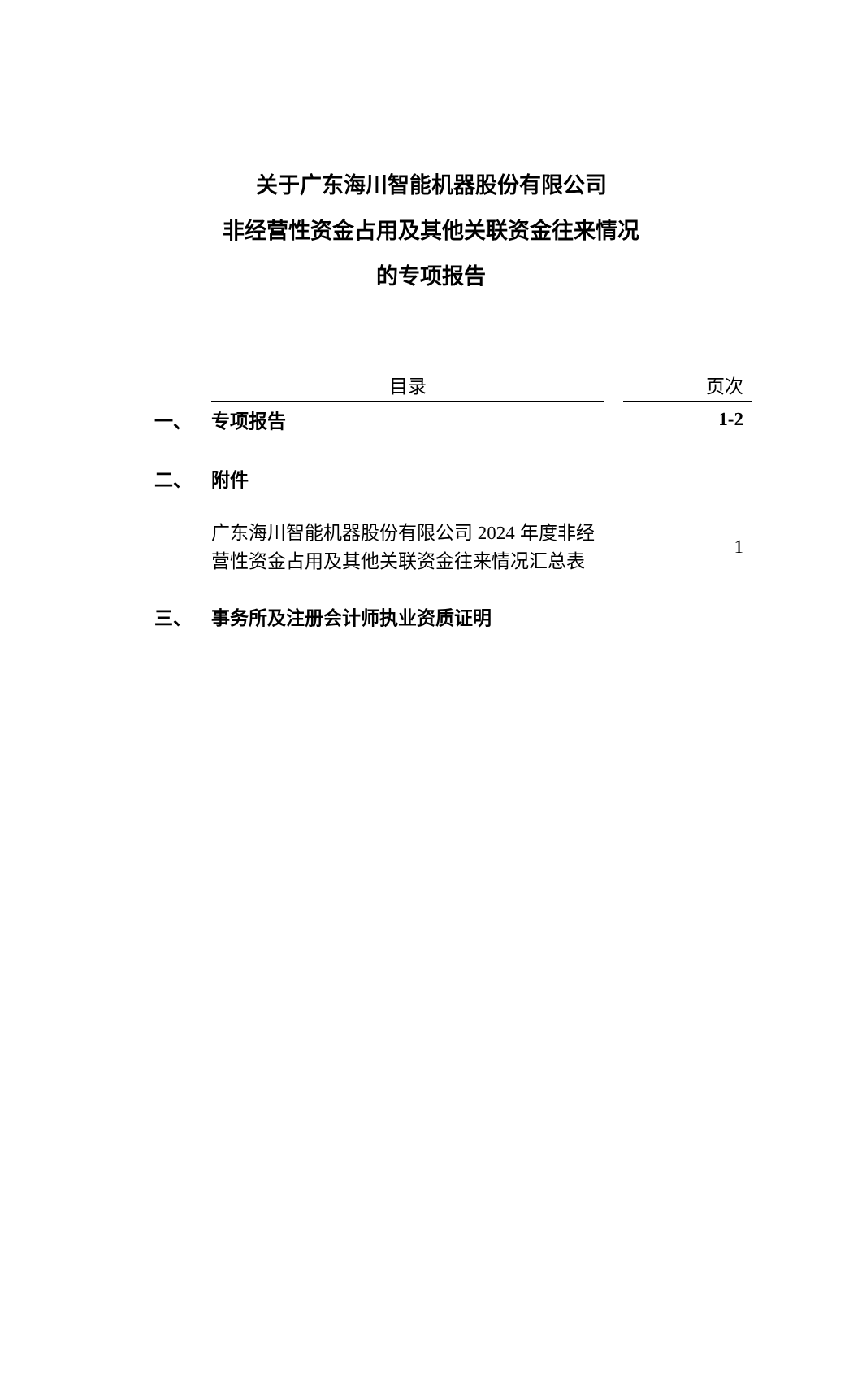关于广东海川智能机器股份有限公司
非经营性资金占用及其他关联资金往来情况
的专项报告
| | 目录 | | 页次 |
| --- | --- | --- | --- |
| 一、 | 专项报告 | | 1-2 |
| 二、 | 附件 | | |
| | 广东海川智能机器股份有限公司 2024 年度非经营性资金占用及其他关联资金往来情况汇总表 | | 1 |
| 三、 | 事务所及注册会计师执业资质证明 | | |